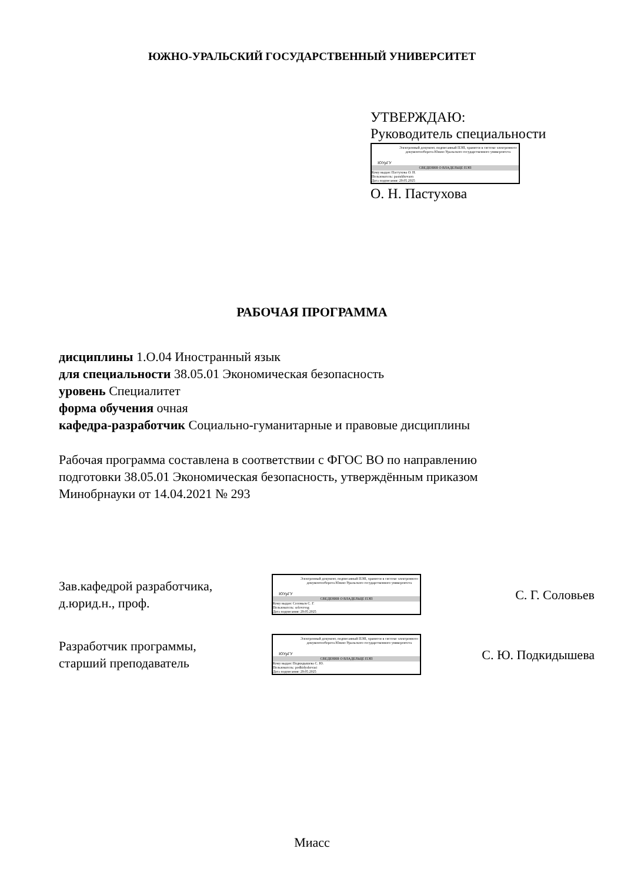ЮЖНО-УРАЛЬСКИЙ ГОСУДАРСТВЕННЫЙ УНИВЕРСИТЕТ
УТВЕРЖДАЮ:
Руководитель специальности
ЮУрГУ
Электронный документ, подписанный ПЭП, хранится в системе электронного документооборота Южно-Уральского государственного университета
СВЕДЕНИЯ О ВЛАДЕЛЬЦЕ ПЭП
Кому выдан: Пастухова О. Н.
Пользователь: pastukhovaon
Дата подписания: 29.05.2025
О. Н. Пастухова
РАБОЧАЯ ПРОГРАММА
дисциплины 1.О.04 Иностранный язык
для специальности 38.05.01 Экономическая безопасность
уровень Специалитет
форма обучения очная
кафедра-разработчик Социально-гуманитарные и правовые дисциплины
Рабочая программа составлена в соответствии с ФГОС ВО по направлению подготовки 38.05.01 Экономическая безопасность, утверждённым приказом Минобрнауки от 14.04.2021 № 293
Зав.кафедрой разработчика,
д.юрид.н., проф.
ЮУрГУ
Электронный документ, подписанный ПЭП, хранится в системе электронного документооборота Южно-Уральского государственного университета
СВЕДЕНИЯ О ВЛАДЕЛЬЦЕ ПЭП
Кому выдан: Соловьев С. Г.
Пользователь: solovevsg
Дата подписания: 29.05.2025
С. Г. Соловьев
Разработчик программы,
старший преподаватель
ЮУрГУ
Электронный документ, подписанный ПЭП, хранится в системе электронного документооборота Южно-Уральского государственного университета
СВЕДЕНИЯ О ВЛАДЕЛЬЦЕ ПЭП
Кому выдан: Подкидышева С. Ю.
Пользователь: podkidyshevasi
Дата подписания: 29.05.2025
С. Ю. Подкидышева
Миасс